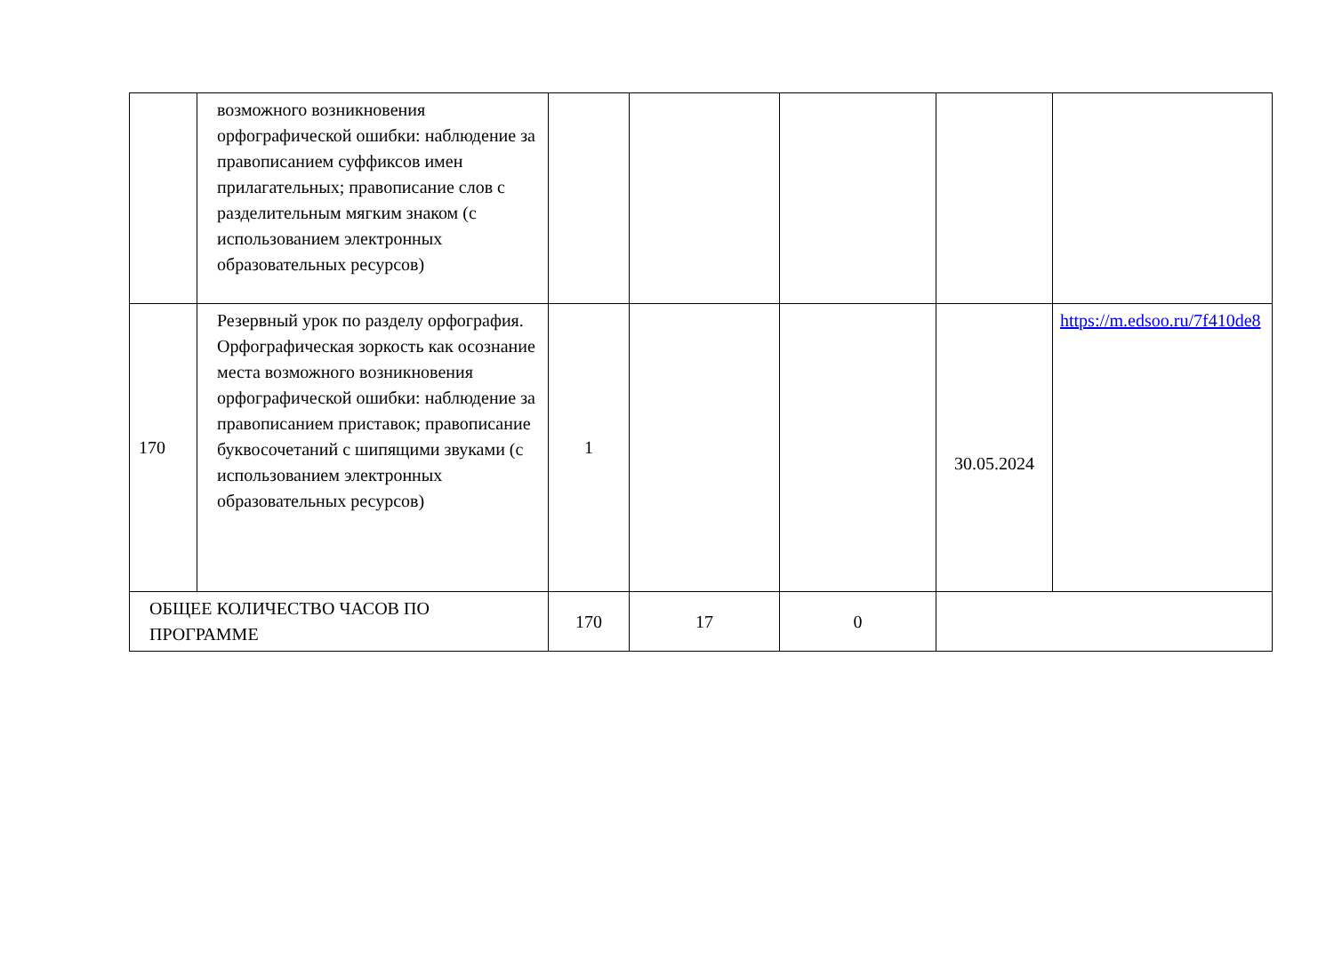| | возможного возникновения орфографической ошибки: наблюдение за правописанием суффиксов имен прилагательных; правописание слов с разделительным мягким знаком (с использованием электронных образовательных ресурсов) | | | | | |
| 170 | Резервный урок по разделу орфография. Орфографическая зоркость как осознание места возможного возникновения орфографической ошибки: наблюдение за правописанием приставок; правописание буквосочетаний с шипящими звуками (с использованием электронных образовательных ресурсов) | 1 | | | 30.05.2024 | https://m.edsoo.ru/7f410de8 |
| ОБЩЕЕ КОЛИЧЕСТВО ЧАСОВ ПО ПРОГРАММЕ | | 170 | 17 | 0 | | |